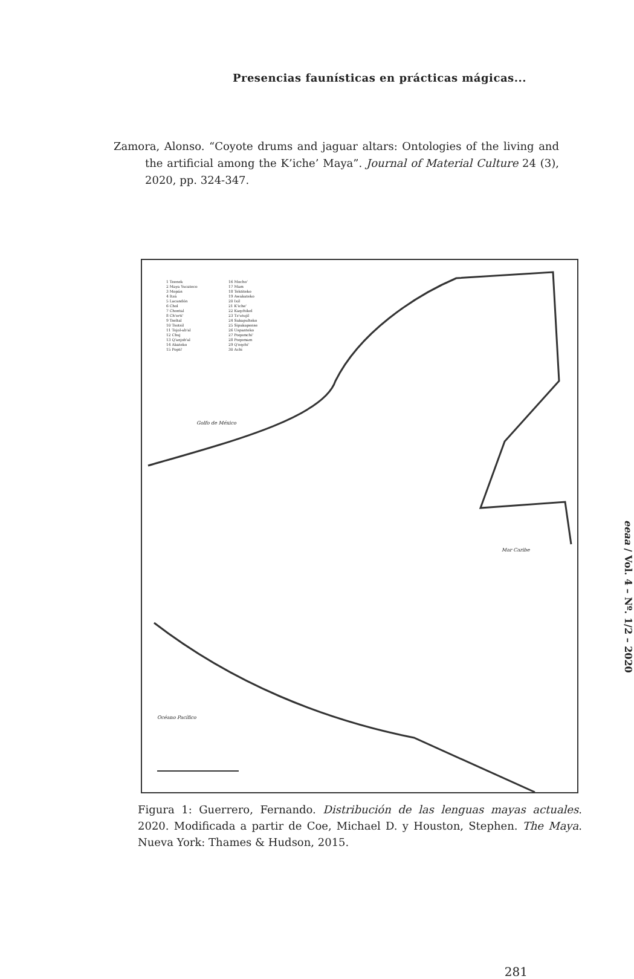Presencias faunísticas en prácticas mágicas...
Zamora, Alonso. “Coyote drums and jaguar altars: Ontologies of the living and the artificial among the K’iche’ Maya”. Journal of Material Culture 24 (3), 2020, pp. 324-347.
1 Teenek
2 Maya Yucateco
3 Mopán
4 Itzá
5 Lacandón
6 Chol
7 Chontal
8 Ch'orti'
9 Tseltal
10 Tsotsil
11 Tojol-ab'al
12 Chuj
13 Q'anjob'al
14 Akateko
15 Popti'
16 Mocho'
17 Mam
18 Tektiteko
19 Awakateko
20 Ixil
21 K'iche'
22 Kaqchikel
23 Tz'utujil
24 Sakapulteko
25 Sipakapense
26 Uspanteko
27 Poqomchi'
28 Poqomam
29 Q'eqchi'
30 Achi
Golfo de México
Mar Caribe
Océano Pacífico
Figura 1: Guerrero, Fernando. Distribución de las lenguas mayas actuales. 2020. Modificada a partir de Coe, Michael D. y Houston, Stephen. The Maya. Nueva York: Thames & Hudson, 2015.
eeaa / Vol. 4 – Nº. 1/2 – 2020
281